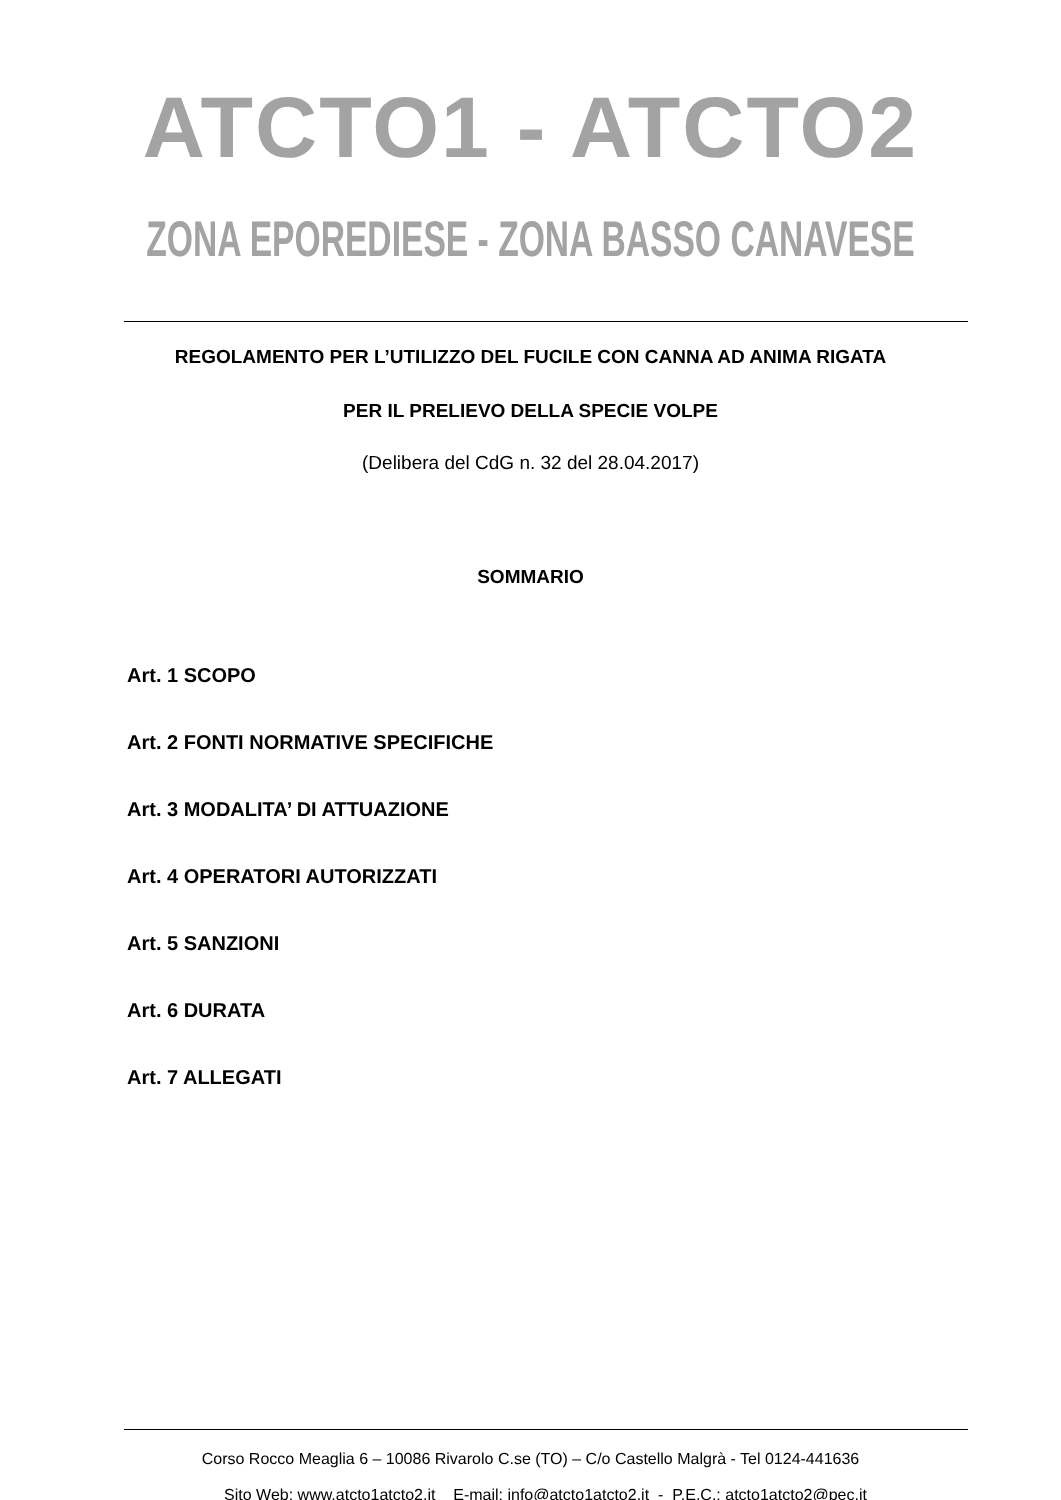ATCTO1 - ATCTO2
ZONA EPOREDIESE - ZONA BASSO CANAVESE
REGOLAMENTO PER L’UTILIZZO DEL FUCILE CON CANNA AD ANIMA RIGATA
PER IL PRELIEVO DELLA SPECIE VOLPE
(Delibera del CdG n. 32 del 28.04.2017)
SOMMARIO
Art. 1 SCOPO
Art. 2 FONTI NORMATIVE SPECIFICHE
Art. 3 MODALITA’ DI ATTUAZIONE
Art. 4 OPERATORI AUTORIZZATI
Art. 5 SANZIONI
Art. 6 DURATA
Art. 7 ALLEGATI
Corso Rocco Meaglia 6 – 10086 Rivarolo C.se (TO) – C/o Castello Malgrà - Tel 0124-441636
Sito Web: www.atcto1atcto2.it E-mail: info@atcto1atcto2.it - P.E.C.: atcto1atcto2@pec.it